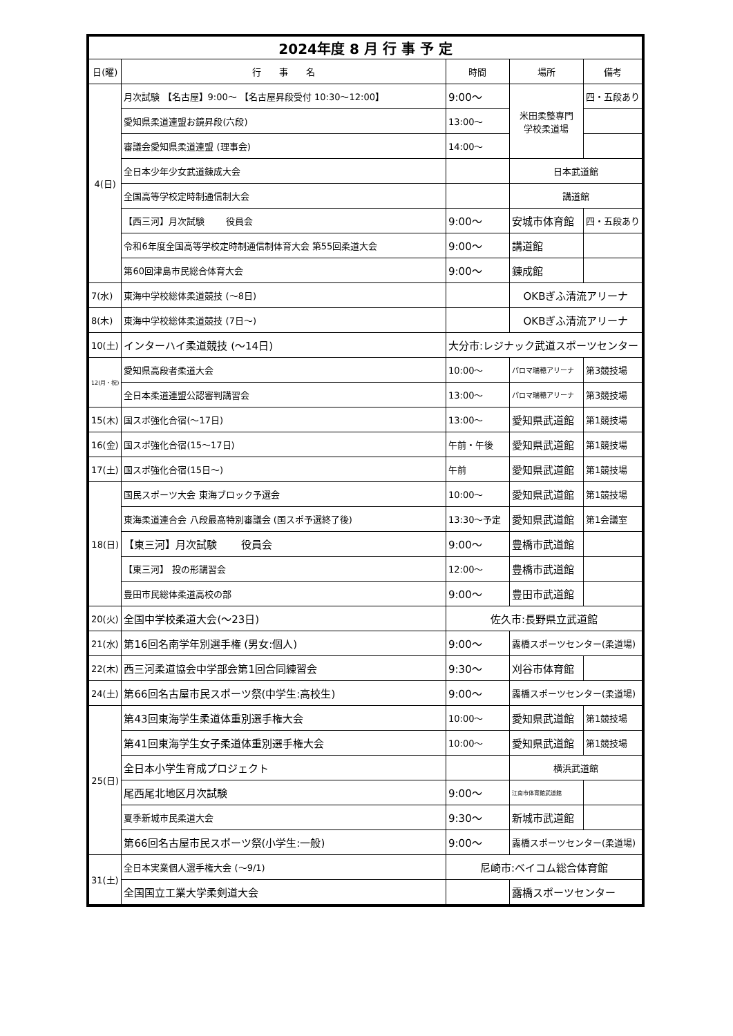| 2024年度 8 月 行 事 予 定 | | | | |
| 日(曜) | 行 事 名 | 時間 | 場所 | 備考 |
| 4(日) | 月次試験 【名古屋】9:00～ 【名古屋昇段受付 10:30～12:00】 | 9:00～ | 米田柔整専門 学校柔道場 | 四・五段あり |
| | 愛知県柔道連盟お鏡昇段(六段) | 13:00～ | | |
| | 審議会愛知県柔道連盟 (理事会) | 14:00～ | | |
| | 全日本少年少女武道錬成大会 | | 日本武道館 | |
| | 全国高等学校定時制通信制大会 | | 講道館 | |
| | 【西三河】月次試験 役員会 | 9:00～ | 安城市体育館 | 四・五段あり |
| | 令和6年度全国高等学校定時制通信制体育大会 第55回柔道大会 | 9:00～ | 講道館 | |
| | 第60回津島市民総合体育大会 | 9:00～ | 錬成館 | |
| 7(水) | 東海中学校総体柔道競技 (～8日) | | OKBぎふ清流アリーナ | |
| 8(木) | 東海中学校総体柔道競技 (7日～) | | OKBぎふ清流アリーナ | |
| 10(土) | インターハイ柔道競技 (～14日) | 大分市:レジナック武道スポーツセンター | | |
| 12(月・祝) | 愛知県高段者柔道大会 | 10:00～ | パロマ瑞穂アリーナ | 第3競技場 |
| | 全日本柔道連盟公認審判講習会 | 13:00～ | パロマ瑞穂アリーナ | 第3競技場 |
| 15(木) | 国スポ強化合宿(～17日) | 13:00～ | 愛知県武道館 | 第1競技場 |
| 16(金) | 国スポ強化合宿(15～17日) | 午前・午後 | 愛知県武道館 | 第1競技場 |
| 17(土) | 国スポ強化合宿(15日～) | 午前 | 愛知県武道館 | 第1競技場 |
| 18(日) | 国民スポーツ大会 東海ブロック予選会 | 10:00～ | 愛知県武道館 | 第1競技場 |
| | 東海柔道連合会 八段最高特別審議会 (国スポ予選終了後) | 13:30～予定 | 愛知県武道館 | 第1会議室 |
| | 【東三河】月次試験 役員会 | 9:00～ | 豊橋市武道館 | |
| | 【東三河】 投の形講習会 | 12:00～ | 豊橋市武道館 | |
| | 豊田市民総体柔道高校の部 | 9:00～ | 豊田市武道館 | |
| 20(火) | 全国中学校柔道大会(～23日) | 佐久市:長野県立武道館 | | |
| 21(水) | 第16回名南学年別選手権 (男女:個人) | 9:00～ | 露橋スポーツセンター(柔道場) | |
| 22(木) | 西三河柔道協会中学部会第1回合同練習会 | 9:30～ | 刈谷市体育館 | |
| 24(土) | 第66回名古屋市民スポーツ祭(中学生:高校生) | 9:00～ | 露橋スポーツセンター(柔道場) | |
| 25(日) | 第43回東海学生柔道体重別選手権大会 | 10:00～ | 愛知県武道館 | 第1競技場 |
| | 第41回東海学生女子柔道体重別選手権大会 | 10:00～ | 愛知県武道館 | 第1競技場 |
| | 全日本小学生育成プロジェクト | | 横浜武道館 | |
| | 尾西尾北地区月次試験 | 9:00～ | 江南市体育館武道館 | |
| | 夏季新城市民柔道大会 | 9:30～ | 新城市武道館 | |
| | 第66回名古屋市民スポーツ祭(小学生:一般) | 9:00～ | 露橋スポーツセンター(柔道場) | |
| 31(土) | 全日本実業個人選手権大会 (～9/1) | 尼崎市:ベイコム総合体育館 | | |
| | 全国国立工業大学柔剣道大会 | | 露橋スポーツセンター | |